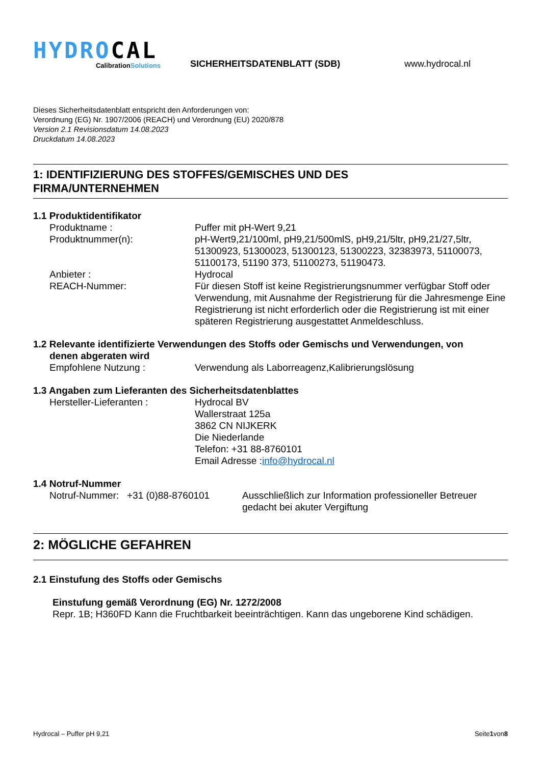HYDROCAL
CalibrationSolutions
SICHERHEITSDATENBLATT (SDB)
www.hydrocal.nl
Dieses Sicherheitsdatenblatt entspricht den Anforderungen von:
Verordnung (EG) Nr. 1907/2006 (REACH) und Verordnung (EU) 2020/878
Version 2.1 Revisionsdatum 14.08.2023
Druckdatum 14.08.2023
1: IDENTIFIZIERUNG DES STOFFES/GEMISCHES UND DES
FIRMA/UNTERNEHMEN
1.1 Produktidentifikator
Produktname : Puffer mit pH-Wert 9,21
Produktnummer(n): pH-Wert9,21/100ml, pH9,21/500mlS, pH9,21/5ltr, pH9,21/27,5ltr, 51300923, 51300023, 51300123, 51300223, 32383973, 51100073, 51100173, 51190 373, 51100273, 51190473.
Anbieter : Hydrocal
REACH-Nummer: Für diesen Stoff ist keine Registrierungsnummer verfügbar Stoff oder Verwendung, mit Ausnahme der Registrierung für die Jahresmenge Eine Registrierung ist nicht erforderlich oder die Registrierung ist mit einer späteren Registrierung ausgestattet Anmeldeschluss.
1.2 Relevante identifizierte Verwendungen des Stoffs oder Gemischs und Verwendungen, von
denen abgeraten wird
Empfohlene Nutzung : Verwendung als Laborreagenz,Kalibrierungslösung
1.3 Angaben zum Lieferanten des Sicherheitsdatenblattes
Hersteller-Lieferanten : Hydrocal BV
Wallerstraat 125a
3862 CN NIJKERK
Die Niederlande
Telefon: +31 88-8760101
Email Adresse :info@hydrocal.nl
1.4 Notruf-Nummer
Notruf-Nummer: +31 (0)88-8760101
Ausschließlich zur Information professioneller Betreuer gedacht bei akuter Vergiftung
2: MÖGLICHE GEFAHREN
2.1 Einstufung des Stoffs oder Gemischs
Einstufung gemäß Verordnung (EG) Nr. 1272/2008
Repr. 1B; H360FD Kann die Fruchtbarkeit beeinträchtigen. Kann das ungeborene Kind schädigen.
Hydrocal – Puffer pH 9,21 Seite1von8